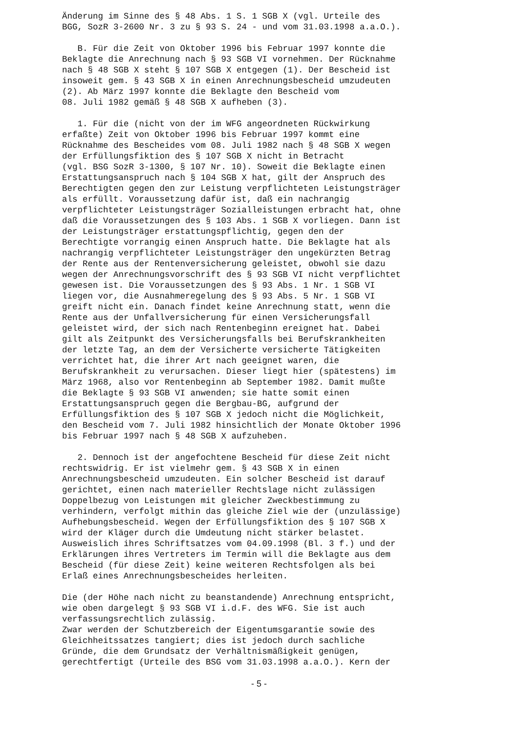Änderung im Sinne des § 48 Abs. 1 S. 1 SGB X (vgl. Urteile des
BGG, SozR 3-2600 Nr. 3 zu § 93 S. 24 - und vom 31.03.1998 a.a.O.).
   B. Für die Zeit von Oktober 1996 bis Februar 1997 konnte die
Beklagte die Anrechnung nach § 93 SGB VI vornehmen. Der Rücknahme
nach § 48 SGB X steht § 107 SGB X entgegen (1). Der Bescheid ist
insoweit gem. § 43 SGB X in einen Anrechnungsbescheid umzudeuten
(2). Ab März 1997 konnte die Beklagte den Bescheid vom
08. Juli 1982 gemäß § 48 SGB X aufheben (3).
   1. Für die (nicht von der im WFG angeordneten Rückwirkung
erfaßte) Zeit von Oktober 1996 bis Februar 1997 kommt eine
Rücknahme des Bescheides vom 08. Juli 1982 nach § 48 SGB X wegen
der Erfüllungsfiktion des § 107 SGB X nicht in Betracht
(vgl. BSG SozR 3-1300, § 107 Nr. 10). Soweit die Beklagte einen
Erstattungsanspruch nach § 104 SGB X hat, gilt der Anspruch des
Berechtigten gegen den zur Leistung verpflichteten Leistungsträger
als erfüllt. Voraussetzung dafür ist, daß ein nachrangig
verpflichteter Leistungsträger Sozialleistungen erbracht hat, ohne
daß die Voraussetzungen des § 103 Abs. 1 SGB X vorliegen. Dann ist
der Leistungsträger erstattungspflichtig, gegen den der
Berechtigte vorrangig einen Anspruch hatte. Die Beklagte hat als
nachrangig verpflichteter Leistungsträger den ungekürzten Betrag
der Rente aus der Rentenversicherung geleistet, obwohl sie dazu
wegen der Anrechnungsvorschrift des § 93 SGB VI nicht verpflichtet
gewesen ist. Die Voraussetzungen des § 93 Abs. 1 Nr. 1 SGB VI
liegen vor, die Ausnahmeregelung des § 93 Abs. 5 Nr. 1 SGB VI
greift nicht ein. Danach findet keine Anrechnung statt, wenn die
Rente aus der Unfallversicherung für einen Versicherungsfall
geleistet wird, der sich nach Rentenbeginn ereignet hat. Dabei
gilt als Zeitpunkt des Versicherungsfalls bei Berufskrankheiten
der letzte Tag, an dem der Versicherte versicherte Tätigkeiten
verrichtet hat, die ihrer Art nach geeignet waren, die
Berufskrankheit zu verursachen. Dieser liegt hier (spätestens) im
März 1968, also vor Rentenbeginn ab September 1982. Damit mußte
die Beklagte § 93 SGB VI anwenden; sie hatte somit einen
Erstattungsanspruch gegen die Bergbau-BG, aufgrund der
Erfüllungsfiktion des § 107 SGB X jedoch nicht die Möglichkeit,
den Bescheid vom 7. Juli 1982 hinsichtlich der Monate Oktober 1996
bis Februar 1997 nach § 48 SGB X aufzuheben.
   2. Dennoch ist der angefochtene Bescheid für diese Zeit nicht
rechtswidrig. Er ist vielmehr gem. § 43 SGB X in einen
Anrechnungsbescheid umzudeuten. Ein solcher Bescheid ist darauf
gerichtet, einen nach materieller Rechtslage nicht zulässigen
Doppelbezug von Leistungen mit gleicher Zweckbestimmung zu
verhindern, verfolgt mithin das gleiche Ziel wie der (unzulässige)
Aufhebungsbescheid. Wegen der Erfüllungsfiktion des § 107 SGB X
wird der Kläger durch die Umdeutung nicht stärker belastet.
Ausweislich ihres Schriftsatzes vom 04.09.1998 (Bl. 3 f.) und der
Erklärungen ihres Vertreters im Termin will die Beklagte aus dem
Bescheid (für diese Zeit) keine weiteren Rechtsfolgen als bei
Erlaß eines Anrechnungsbescheides herleiten.
Die (der Höhe nach nicht zu beanstandende) Anrechnung entspricht,
wie oben dargelegt § 93 SGB VI i.d.F. des WFG. Sie ist auch
verfassungsrechtlich zulässig.
Zwar werden der Schutzbereich der Eigentumsgarantie sowie des
Gleichheitssatzes tangiert; dies ist jedoch durch sachliche
Gründe, die dem Grundsatz der Verhältnismäßigkeit genügen,
gerechtfertigt (Urteile des BSG vom 31.03.1998 a.a.O.). Kern der
- 5 -